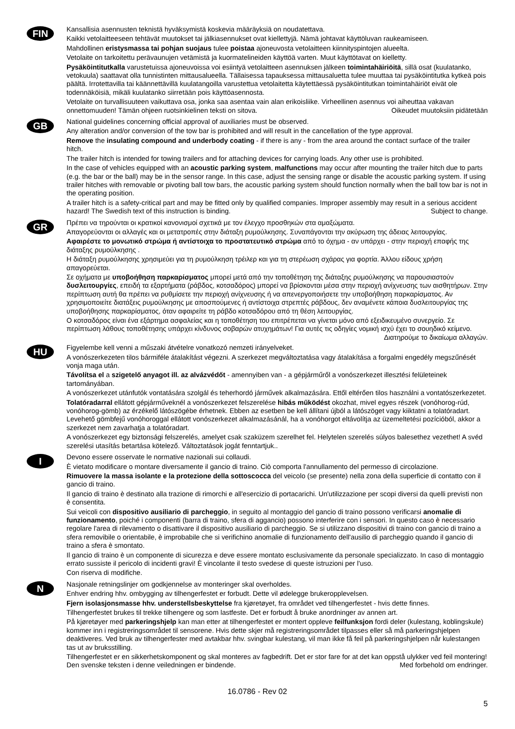FIN
Kansallisia asennusten teknistä hyväksymistä koskevia määräyksiä on noudatettava.
Kaikki vetolaitteeseen tehtävät muutokset tai jälkiasennukset ovat kiellettyjä. Nämä johtavat käyttöluvan raukeamiseen.
Mahdollinen eristysmassa tai pohjan suojaus tulee poistaa ajoneuvosta vetolaitteen kiinnityspintojen alueelta.
Vetolaite on tarkoitettu perävaunujen vetämistä ja kuormatelineiden käyttöä varten. Muut käyttötavat on kielletty.
Pysäköintitutkalla varustetuissa ajoneuvoissa voi esiintyä vetolaitteen asennuksen jälkeen toimintahäiriöitä, sillä osat (kuulatanko, vetokuula) saattavat olla tunnistinten mittausalueella. Tällaisessa tapauksessa mittausaluetta tulee muuttaa tai pysäköintitutka kytkeä pois päältä. Irrotettavilla tai käännettävillä kuulatangoilla varustettua vetolaitetta käytettäessä pysäköintitutkan toimintahäiriöt eivät ole todennäköisiä, mikäli kuulatanko siirretään pois käyttöasennosta.
Vetolaite on turvallisuuteen vaikuttava osa, jonka saa asentaa vain alan erikoisliike. Virheellinen asennus voi aiheuttaa vakavan onnettomuuden! Tämän ohjeen ruotsinkielinen teksti on sitova. Oikeudet muutoksiin pidätetään
GB
National guidelines concerning official approval of auxiliaries must be observed.
Any alteration and/or conversion of the tow bar is prohibited and will result in the cancellation of the type approval.
Remove the insulating compound and underbody coating - if there is any - from the area around the contact surface of the trailer hitch.
The trailer hitch is intended for towing trailers and for attaching devices for carrying loads. Any other use is prohibited.
In the case of vehicles equipped with an acoustic parking system, malfunctions may occur after mounting the trailer hitch due to parts (e.g. the bar or the ball) may be in the sensor range. In this case, adjust the sensing range or disable the acoustic parking system. If using trailer hitches with removable or pivoting ball tow bars, the acoustic parking system should function normally when the ball tow bar is not in the operating position.
A trailer hitch is a safety-critical part and may be fitted only by qualified companies. Improper assembly may result in a serious accident hazard! The Swedish text of this instruction is binding. Subject to change.
GR
Πρέπει να τηρούνται οι κρατικοί κανονισμοί σχετικά με τον έλεγχο προσθηκών στα αμαξώματα.
Απαγορεύονται οι αλλαγές και οι μετατροπές στην διάταξη ρυμούλκησης. Συναπάγονται την ακύρωση της άδειας λειτουργίας.
Αφαιρέστε το μονωτικό στρώμα ή αντίστοιχα το προστατευτικό στρώμα από το όχημα - αν υπάρχει - στην περιοχή επαφής της διάταξης ρυμούλκησης .
Η διάταξη ρυμούλκησης χρησιμεύει για τη ρυμούλκηση τρέιλερ και για τη στερέωση σχάρας για φορτία. Άλλου είδους χρήση απαγορεύεται.
Σε οχήματα με υποβοήθηση παρκαρίσματος μπορεί μετά από την τοποθέτηση της διάταξης ρυμούλκησης να παρουσιαστούν δυσλειτουργίες, επειδή τα εξαρτήματα (ράβδος, κοτσαδόρος) μπορεί να βρίσκονται μέσα στην περιοχή ανίχνευσης των αισθητήρων. Στην περίπτωση αυτή θα πρέπει να ρυθμίσετε την περιοχή ανίχνευσης ή να απενεργοποιήσετε την υποβοήθηση παρκαρίσματος. Αν χρησιμοποιείτε διατάξεις ρυμούλκησης με αποσπούμενες ή αντίστοιχα στρεπτές ράβδους, δεν αναμένετε κάποια δυσλειτουργίας της υποβοήθησης παρκαρίσματος, όταν αφαιρείτε τη ράβδο κοτσαδόρου από τη θέση λειτουργίας.
Ο κοτσαδόρος είναι ένα εξάρτημα ασφαλείας και η τοποθέτηση του επιτρέπεται να γίνεται μόνο από εξειδικευμένο συνεργείο. Σε περίπτωση λάθους τοποθέτησης υπάρχει κίνδυνος σοβαρών ατυχημάτων! Για αυτές τις οδηγίες νομική ισχύ έχει το σουηδικό κείμενο. Διατηρούμε το δικαίωμα αλλαγών.
HU
Figyelembe kell venni a műszaki átvételre vonatkozó nemzeti irányelveket.
A vonószerkezeten tilos bármiféle átalakítást végezni. A szerkezet megváltoztatása vagy átalakítása a forgalmi engedély megszűnését vonja maga után.
Távolítsa el a szigetelő anyagot ill. az alvázvédőt - amennyiben van - a gépjárműről a vonószerkezet illesztési felületeinek tartományában.
A vonószerkezet utánfutók vontatására szolgál és teherhordó járművek alkalmazására. Ettől eltérően tilos használni a vontatószerkezetet.
Tolatóradarral ellátott gépjárműveknél a vonószerkezet felszerelése hibás működést okozhat, mivel egyes részek (vonóhorog-rúd, vonóhorog-gömb) az érzékelő látószögébe érhetnek. Ebben az esetben be kell állítani újból a látószöget vagy kiiktatni a tolatóradart. Levehető gömbfejű vonóhoroggal ellátott vonószerkezet alkalmazásánál, ha a vonóhorgot eltávolítja az üzemeltetési pozícióból, akkor a szerkezet nem zavarhatja a tolatóradart.
A vonószerkezet egy biztonsági felszerelés, amelyet csak szaküzem szerelhet fel. Helytelen szerelés súlyos balesethez vezethet! A svéd szerelési utasítás betartása kötelező. Változtatások jogát fenntartjuk..
I
Devono essere osservate le normative nazionali sui collaudi.
È vietato modificare o montare diversamente il gancio di traino. Ciò comporta l'annullamento del permesso di circolazione.
Rimuovere la massa isolante e la protezione della sottoscocca del veicolo (se presente) nella zona della superficie di contatto con il gancio di traino.
Il gancio di traino è destinato alla trazione di rimorchi e all'esercizio di portacarichi. Un'utilizzazione per scopi diversi da quelli previsti non è consentita.
Sui veicoli con dispositivo ausiliario di parcheggio, in seguito al montaggio del gancio di traino possono verificarsi anomalie di funzionamento, poiché i componenti (barra di traino, sfera di aggancio) possono interferire con i sensori. In questo caso è necessario regolare l'area di rilevamento o disattivare il dispositivo ausiliario di parcheggio. Se si utilizzano dispositivi di traino con gancio di traino a sfera removibile o orientabile, è improbabile che si verifichino anomalie di funzionamento dell'ausilio di parcheggio quando il gancio di traino a sfera è smontato.
Il gancio di traino è un componente di sicurezza e deve essere montato esclusivamente da personale specializzato. In caso di montaggio errato sussiste il pericolo di incidenti gravi! È vincolante il testo svedese di queste istruzioni per l'uso.
Con riserva di modifiche.
N
Nasjonale retningslinjer om godkjennelse av monteringer skal overholdes.
Enhver endring hhv. ombygging av tilhengerfestet er forbudt. Dette vil ødelegge brukeropplevelsen.
Fjern isolasjonsmasse hhv. understellsbeskyttelse fra kjøretøyet, fra området ved tilhengerfestet - hvis dette finnes.
Tilhengerfestet brukes til trekke tilhengere og som lastfeste. Det er forbudt å bruke anordninger av annen art.
På kjøretøyer med parkeringshjelp kan man etter at tilhengerfestet er montert oppleve feilfunksjon fordi deler (kulestang, koblingskule) kommer inn i registreringsområdet til sensorene. Hvis dette skjer må registreringsområdet tilpasses eller så må parkeringshjelpen deaktiveres. Ved bruk av tilhengerfester med avtakbar hhv. svingbar kulestang, vil man ikke få feil på parkeringshjelpen når kulestangen tas ut av bruksstilling.
Tilhengerfestet er en sikkerhetskomponent og skal monteres av fagbedrift. Det er stor fare for at det kan oppstå ulykker ved feil montering! Den svenske teksten i denne veiledningen er bindende. Med forbehold om endringer.
16.0786 - Rev 02
5